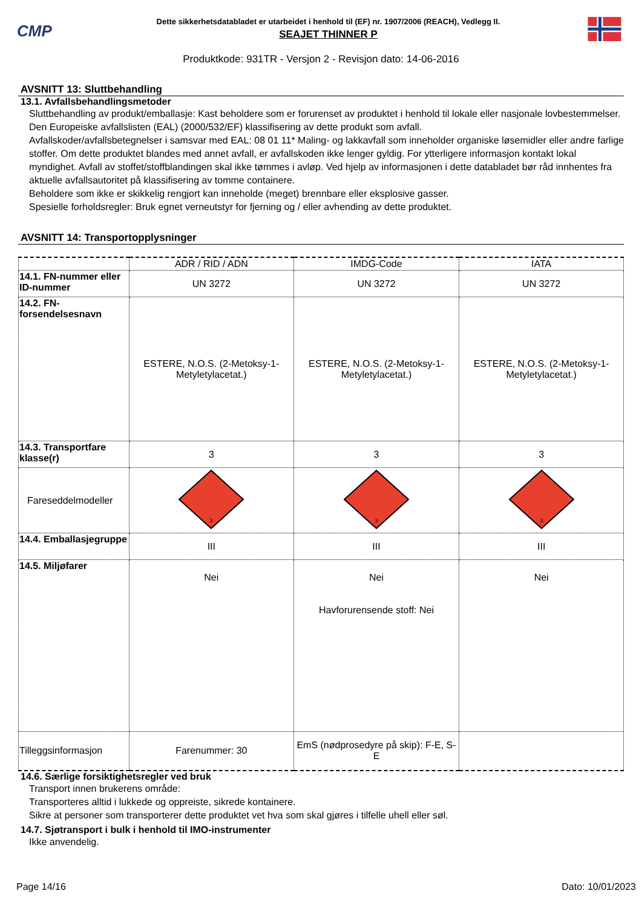CMP
Dette sikkerhetsdatabladet er utarbeidet i henhold til (EF) nr. 1907/2006 (REACH), Vedlegg II.
SEAJET THINNER P
Produktkode: 931TR - Versjon 2 - Revisjon dato: 14-06-2016
AVSNITT 13: Sluttbehandling
13.1. Avfallsbehandlingsmetoder
Sluttbehandling av produkt/emballasje: Kast beholdere som er forurenset av produktet i henhold til lokale eller nasjonale lovbestemmelser. Den Europeiske avfallslisten (EAL) (2000/532/EF) klassifisering av dette produkt som avfall.
Avfallskoder/avfallsbetegnelser i samsvar med EAL: 08 01 11* Maling- og lakkavfall som inneholder organiske løsemidler eller andre farlige stoffer. Om dette produktet blandes med annet avfall, er avfallskoden ikke lenger gyldig. For ytterligere informasjon kontakt lokal myndighet. Avfall av stoffet/stoffblandingen skal ikke tømmes i avløp. Ved hjelp av informasjonen i dette databladet bør råd innhentes fra aktuelle avfallsautoritet på klassifisering av tomme containere.
Beholdere som ikke er skikkelig rengjort kan inneholde (meget) brennbare eller eksplosive gasser.
Spesielle forholdsregler: Bruk egnet verneutstyr for fjerning og / eller avhending av dette produktet.
AVSNITT 14: Transportopplysninger
| | ADR / RID / ADN | IMDG-Code | IATA |
| --- | --- | --- | --- |
| 14.1. FN-nummer eller ID-nummer | UN 3272 | UN 3272 | UN 3272 |
| 14.2. FN-forsendelsesnavn | ESTERE, N.O.S. (2-Metoksy-1-Metyletylacetat.) | ESTERE, N.O.S. (2-Metoksy-1-Metyletylacetat.) | ESTERE, N.O.S. (2-Metoksy-1-Metyletylacetat.) |
| 14.3. Transportfare klasse(r) | 3 | 3 | 3 |
| Fareseddelmodeller | 3 | 3 | 3 |
| 14.4. Emballasjegruppe | III | III | III |
| 14.5. Miljøfarer | Nei | Nei Havforurensende stoff: Nei | Nei |
| Tilleggsinformasjon | Farenummer: 30 | EmS (nødprosedyre på skip): F-E, S-E | |
14.6. Særlige forsiktighetsregler ved bruk
Transport innen brukerens område:
Transporteres alltid i lukkede og oppreiste, sikrede kontainere.
Sikre at personer som transporterer dette produktet vet hva som skal gjøres i tilfelle uhell eller søl.
14.7. Sjøtransport i bulk i henhold til IMO-instrumenter
Ikke anvendelig.
Page 14/16 Dato: 10/01/2023